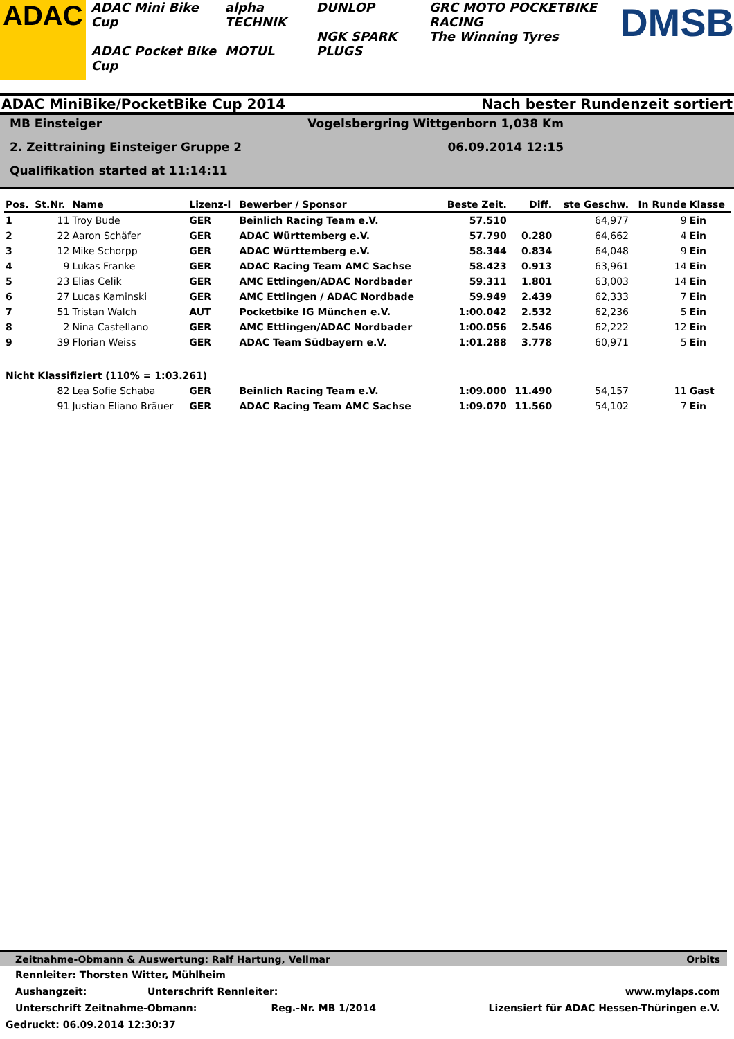ADAC
ADAC Mini Bike Cup
ADAC Pocket Bike Cup
alpha TECHNIK
MOTUL
DUNLOP
NGK SPARK PLUGS
GRC MOTO POCKETBIKE RACING
The Winning Tyres
DMSB
ADAC MiniBike/PocketBike Cup 2014 Nach bester Rundenzeit sortiert
MB Einsteiger Vogelsbergring Wittgenborn 1,038 Km
2. Zeittraining Einsteiger Gruppe 2 06.09.2014 12:15
Qualifikation started at 11:14:11
| Pos. | St.Nr. | Name | Lizenz-l | Bewerber / Sponsor | Beste Zeit. | Diff. | ste Geschw. | In Runde | Klasse |
| --- | --- | --- | --- | --- | --- | --- | --- | --- | --- |
| 1 | 11 | Troy Bude | GER | Beinlich Racing Team e.V. | 57.510 | | 64,977 | 9 | Ein |
| 2 | 22 | Aaron Schäfer | GER | ADAC Württemberg e.V. | 57.790 | 0.280 | 64,662 | 4 | Ein |
| 3 | 12 | Mike Schorpp | GER | ADAC Württemberg e.V. | 58.344 | 0.834 | 64,048 | 9 | Ein |
| 4 | 9 | Lukas Franke | GER | ADAC Racing Team AMC Sachse | 58.423 | 0.913 | 63,961 | 14 | Ein |
| 5 | 23 | Elias Celik | GER | AMC Ettlingen/ADAC Nordbader | 59.311 | 1.801 | 63,003 | 14 | Ein |
| 6 | 27 | Lucas Kaminski | GER | AMC Ettlingen / ADAC Nordbade | 59.949 | 2.439 | 62,333 | 7 | Ein |
| 7 | 51 | Tristan Walch | AUT | Pocketbike IG München e.V. | 1:00.042 | 2.532 | 62,236 | 5 | Ein |
| 8 | 2 | Nina Castellano | GER | AMC Ettlingen/ADAC Nordbader | 1:00.056 | 2.546 | 62,222 | 12 | Ein |
| 9 | 39 | Florian Weiss | GER | ADAC Team Südbayern e.V. | 1:01.288 | 3.778 | 60,971 | 5 | Ein |
| Nicht Klassifiziert (110% = 1:03.261) | | | | | | | | | |
| | 82 | Lea Sofie Schaba | GER | Beinlich Racing Team e.V. | 1:09.000 | 11.490 | 54,157 | 11 | Gast |
| | 91 | Justian Eliano Bräuer | GER | ADAC Racing Team AMC Sachse | 1:09.070 | 11.560 | 54,102 | 7 | Ein |
Zeitnahme-Obmann & Auswertung: Ralf Hartung, Vellmar Orbits
Rennleiter: Thorsten Witter, Mühlheim
Aushangzeit: Unterschrift Rennleiter: www.mylaps.com
Unterschrift Zeitnahme-Obmann: Reg.-Nr. MB 1/2014 Lizensiert für ADAC Hessen-Thüringen e.V.
Gedruckt: 06.09.2014 12:30:37